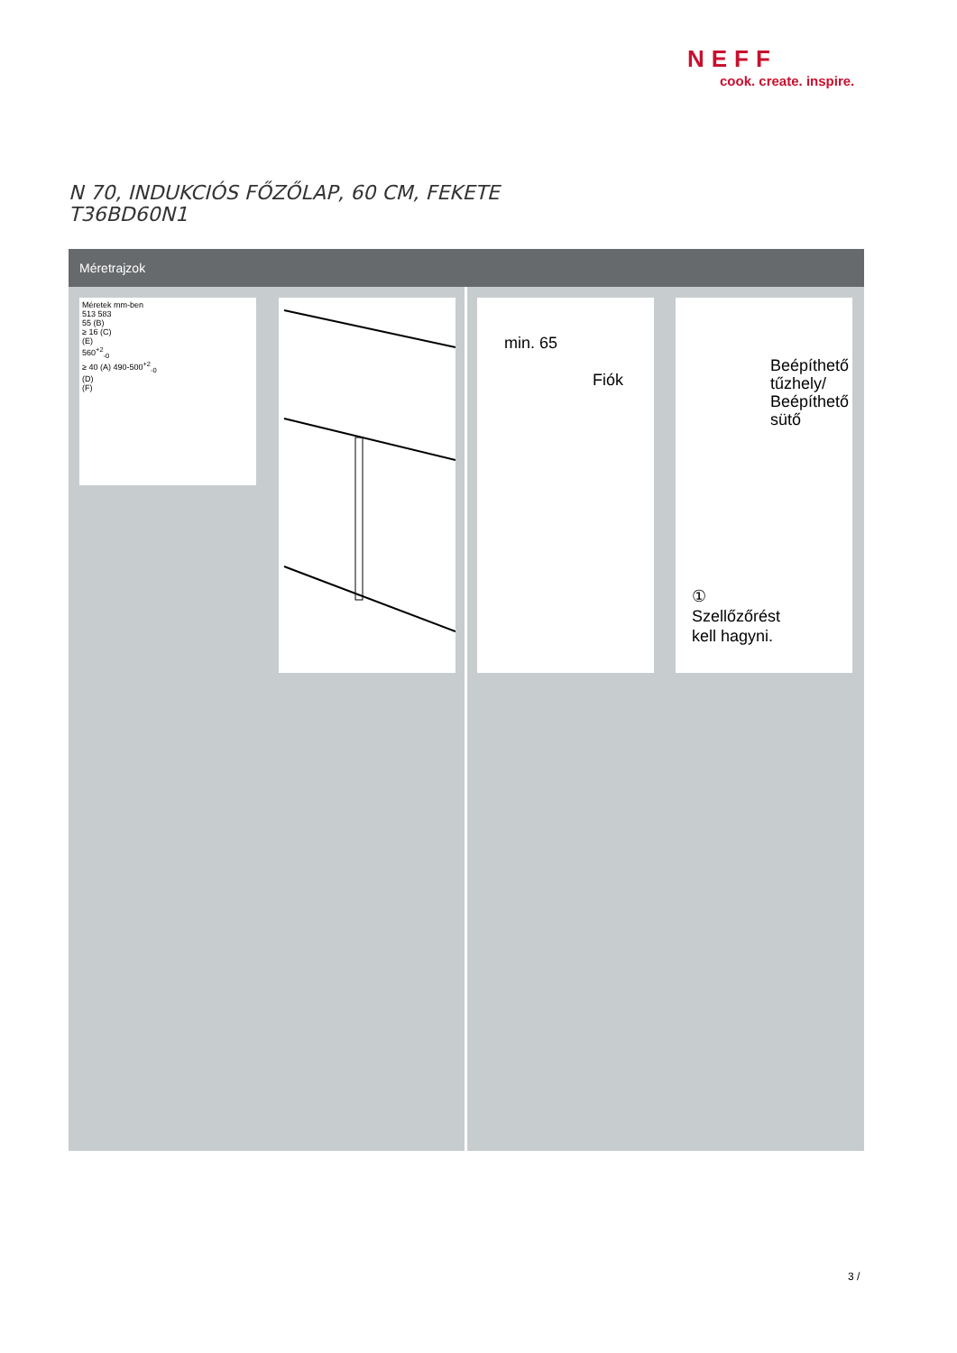NEFF
cook. create. inspire.
N 70, INDUKCIÓS FŐZŐLAP, 60 CM, FEKETE
T36BD60N1
Méretrajzok
Méretek mm-ben
513 583
55 (B)
≥ 16 (C)
(E)
560<sup>+2</sup><sub>-0</sub>
≥ 40 (A) 490-500<sup>+2</sup><sub>-0</sub>
(D)
(F)
min. 65
Fiók
Beépíthető tűzhely/ Beépíthető sütő
①
Szellőzőrést
kell hagyni.
3 /